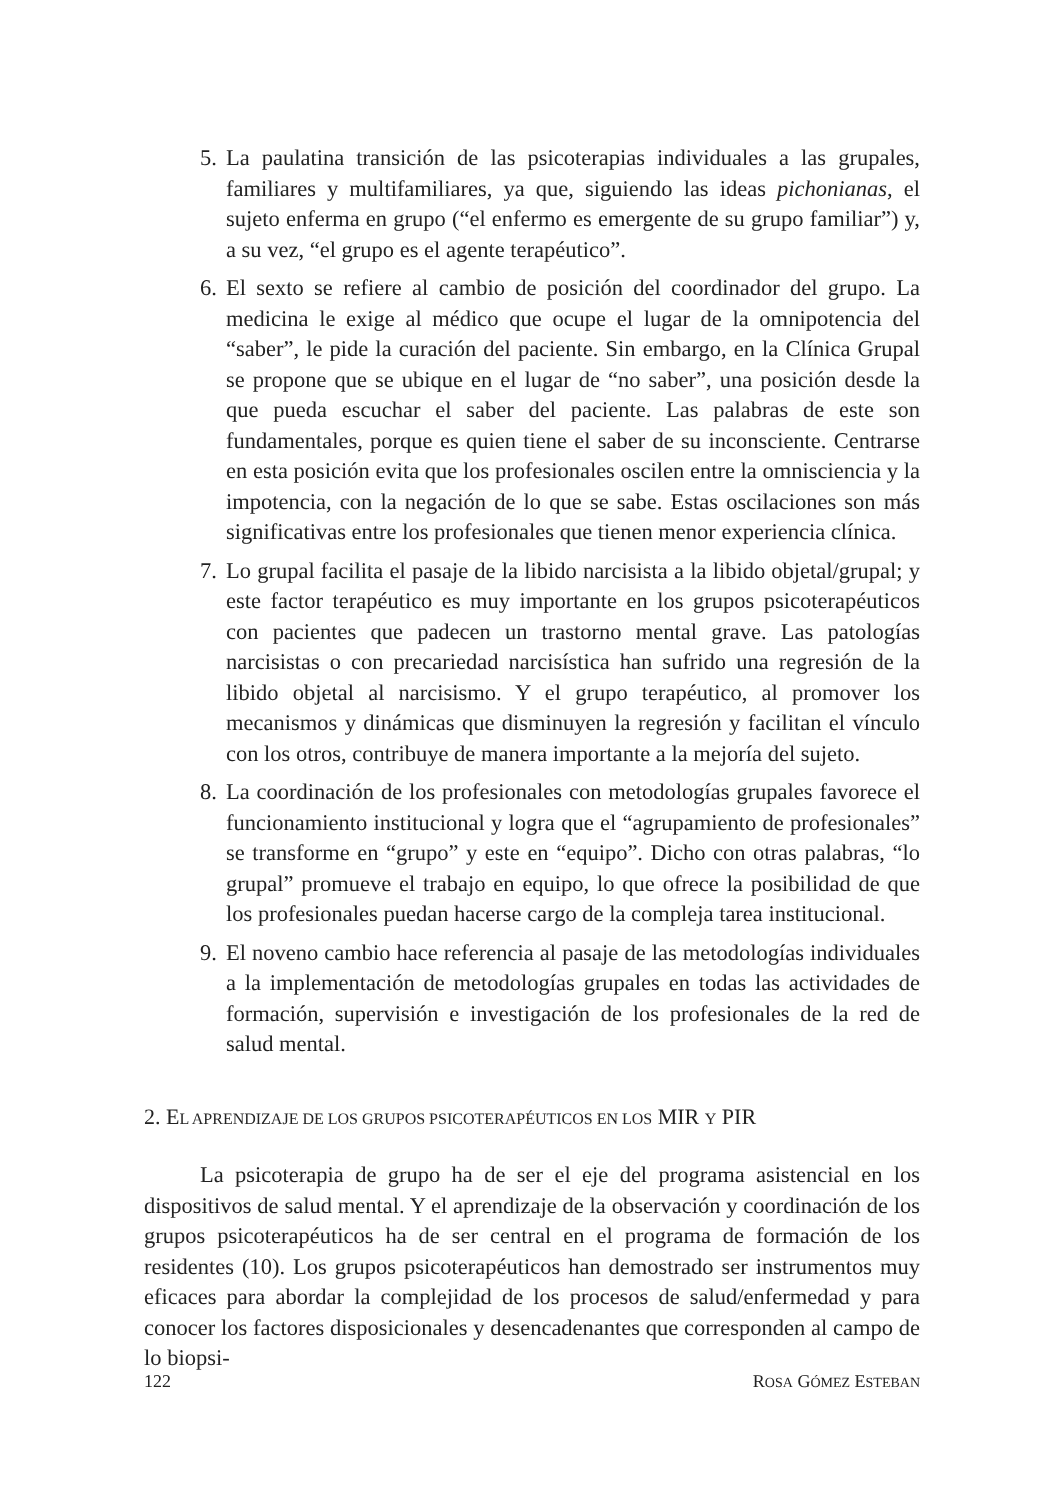5.
La paulatina transición de las psicoterapias individuales a las grupales, familiares y multifamiliares, ya que, siguiendo las ideas pichonianas, el sujeto enferma en grupo (“el enfermo es emergente de su grupo familiar”) y, a su vez, “el grupo es el agente terapéutico”.
6.
El sexto se refiere al cambio de posición del coordinador del grupo. La medicina le exige al médico que ocupe el lugar de la omnipotencia del “saber”, le pide la curación del paciente. Sin embargo, en la Clínica Grupal se propone que se ubique en el lugar de “no saber”, una posición desde la que pueda escuchar el saber del paciente. Las palabras de este son fundamentales, porque es quien tiene el saber de su inconsciente. Centrarse en esta posición evita que los profesionales oscilen entre la omnisciencia y la impotencia, con la negación de lo que se sabe. Estas oscilaciones son más significativas entre los profesionales que tienen menor experiencia clínica.
7.
Lo grupal facilita el pasaje de la libido narcisista a la libido objetal/grupal; y este factor terapéutico es muy importante en los grupos psicoterapéuticos con pacientes que padecen un trastorno mental grave. Las patologías narcisistas o con precariedad narcisística han sufrido una regresión de la libido objetal al narcisismo. Y el grupo terapéutico, al promover los mecanismos y dinámicas que disminuyen la regresión y facilitan el vínculo con los otros, contribuye de manera importante a la mejoría del sujeto.
8.
La coordinación de los profesionales con metodologías grupales favorece el funcionamiento institucional y logra que el “agrupamiento de profesionales” se transforme en “grupo” y este en “equipo”. Dicho con otras palabras, “lo grupal” promueve el trabajo en equipo, lo que ofrece la posibilidad de que los profesionales puedan hacerse cargo de la compleja tarea institucional.
9.
El noveno cambio hace referencia al pasaje de las metodologías individuales a la implementación de metodologías grupales en todas las actividades de formación, supervisión e investigación de los profesionales de la red de salud mental.
2. EL APRENDIZAJE DE LOS GRUPOS PSICOTERAPÉUTICOS EN LOS MIR Y PIR
La psicoterapia de grupo ha de ser el eje del programa asistencial en los dispositivos de salud mental. Y el aprendizaje de la observación y coordinación de los grupos psicoterapéuticos ha de ser central en el programa de formación de los residentes (10). Los grupos psicoterapéuticos han demostrado ser instrumentos muy eficaces para abordar la complejidad de los procesos de salud/enfermedad y para conocer los factores disposicionales y desencadenantes que corresponden al campo de lo biopsi-
122 ROSA GÓMEZ ESTEBAN